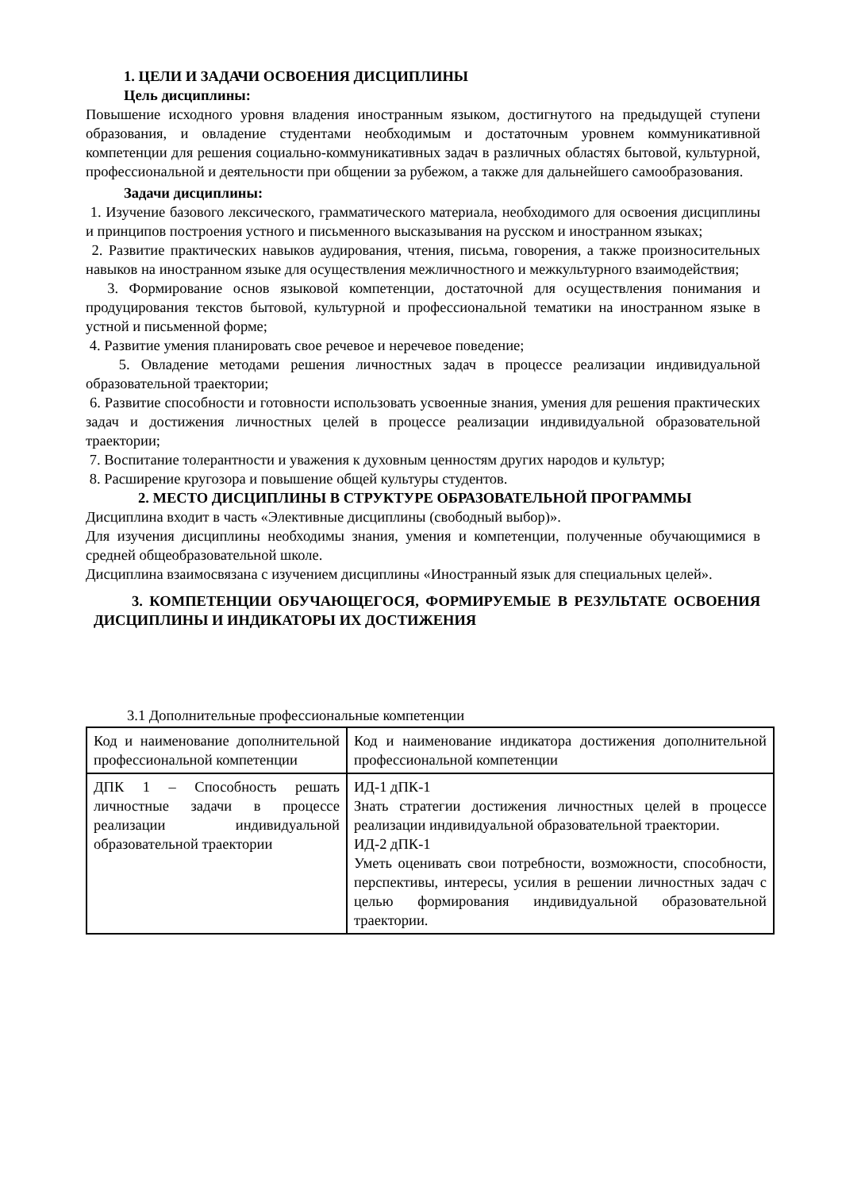1. ЦЕЛИ И ЗАДАЧИ ОСВОЕНИЯ ДИСЦИПЛИНЫ
Цель дисциплины:
Повышение исходного уровня владения иностранным языком, достигнутого на предыдущей ступени образования, и овладение студентами необходимым и достаточным уровнем коммуникативной компетенции для решения социально-коммуникативных задач в различных областях бытовой, культурной, профессиональной и деятельности при общении за рубежом, а также для дальнейшего самообразования.
Задачи дисциплины:
1. Изучение базового лексического, грамматического материала, необходимого для освоения дисциплины и принципов построения устного и письменного высказывания на русском и иностранном языках;
2. Развитие практических навыков аудирования, чтения, письма, говорения, а также произносительных навыков на иностранном языке для осуществления межличностного и межкультурного взаимодействия;
3. Формирование основ языковой компетенции, достаточной для осуществления понимания и продуцирования текстов бытовой, культурной и профессиональной тематики на иностранном языке в устной и письменной форме;
4. Развитие умения планировать свое речевое и неречевое поведение;
5. Овладение методами решения личностных задач в процессе реализации индивидуальной образовательной траектории;
6. Развитие способности и готовности использовать усвоенные знания, умения для решения практических задач и достижения личностных целей в процессе реализации индивидуальной образовательной траектории;
7. Воспитание толерантности и уважения к духовным ценностям других народов и культур;
8. Расширение кругозора и повышение общей культуры студентов.
2. МЕСТО ДИСЦИПЛИНЫ В СТРУКТУРЕ ОБРАЗОВАТЕЛЬНОЙ ПРОГРАММЫ
Дисциплина входит в часть «Элективные дисциплины (свободный выбор)».
Для изучения дисциплины необходимы знания, умения и компетенции, полученные обучающимися в средней общеобразовательной школе.
Дисциплина взаимосвязана с изучением дисциплины «Иностранный язык для специальных целей».
3. КОМПЕТЕНЦИИ ОБУЧАЮЩЕГОСЯ, ФОРМИРУЕМЫЕ В РЕЗУЛЬТАТЕ ОСВОЕНИЯ ДИСЦИПЛИНЫ И ИНДИКАТОРЫ ИХ ДОСТИЖЕНИЯ
3.1 Дополнительные профессиональные компетенции
| Код и наименование дополнительной профессиональной компетенции | Код и наименование индикатора достижения дополнительной профессиональной компетенции |
| ДПК 1 – Способность решать личностные задачи в процессе реализации индивидуальной образовательной траектории | ИД-1 дПК-1 Знать стратегии достижения личностных целей в процессе реализации индивидуальной образовательной траектории. ИД-2 дПК-1 Уметь оценивать свои потребности, возможности, способности, перспективы, интересы, усилия в решении личностных задач с целью формирования индивидуальной образовательной траектории. |